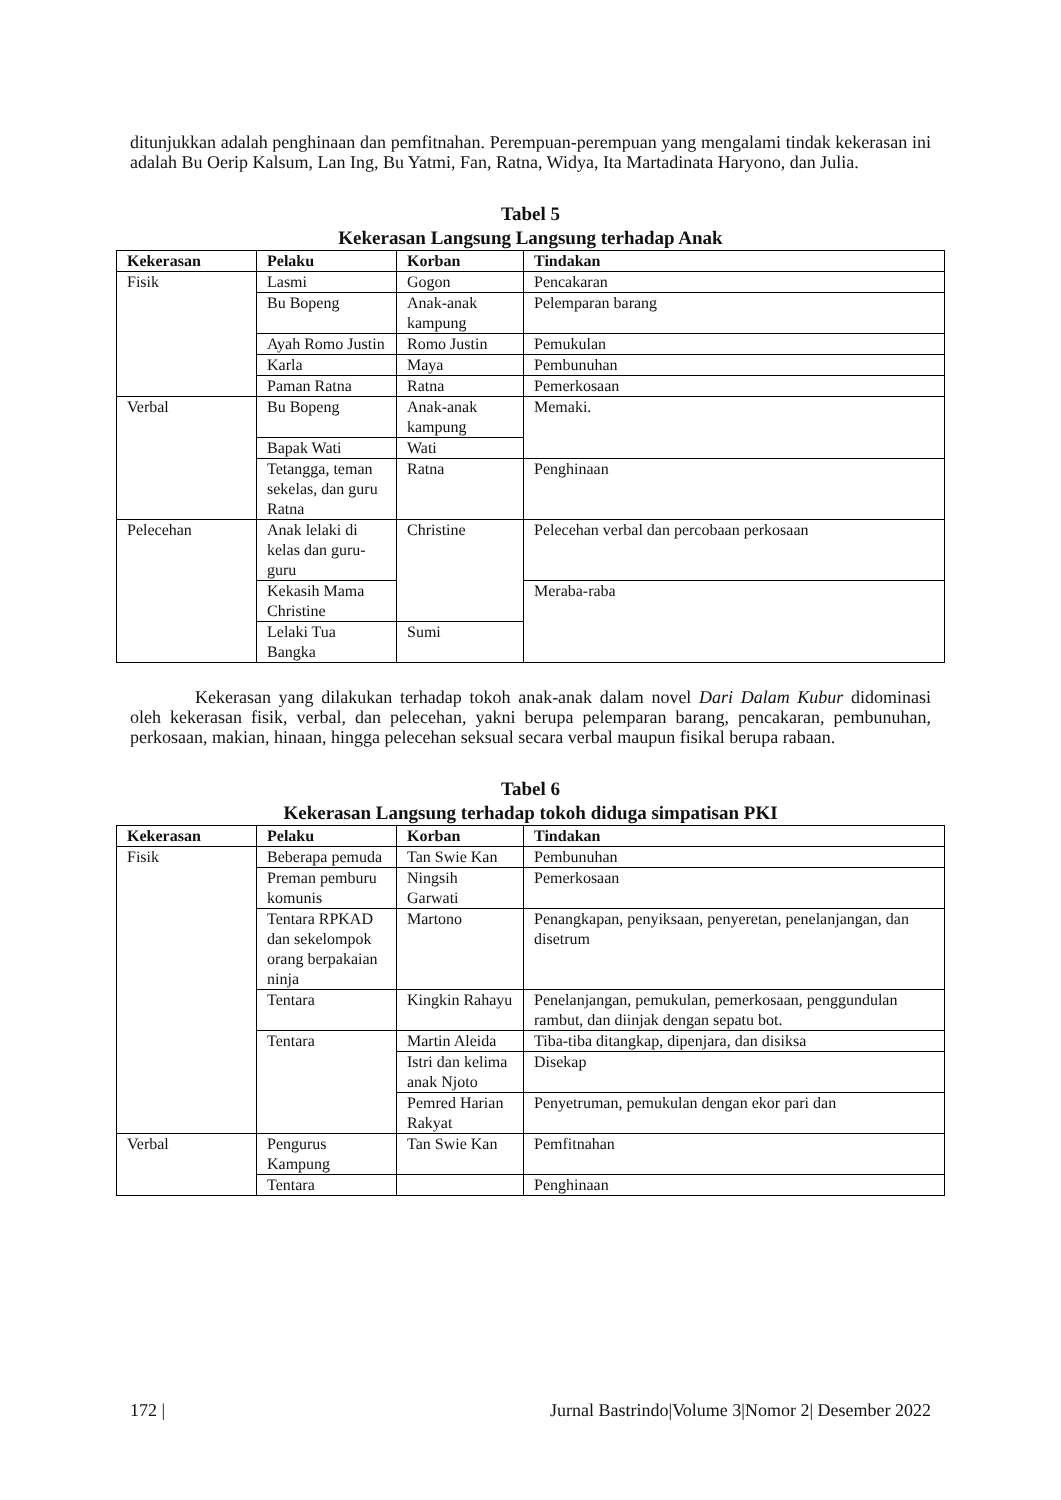ditunjukkan adalah penghinaan dan pemfitnahan. Perempuan-perempuan yang mengalami tindak kekerasan ini adalah Bu Oerip Kalsum, Lan Ing, Bu Yatmi, Fan, Ratna, Widya, Ita Martadinata Haryono, dan Julia.
Tabel 5
Kekerasan Langsung Langsung terhadap Anak
| Kekerasan | Pelaku | Korban | Tindakan |
| --- | --- | --- | --- |
| Fisik | Lasmi | Gogon | Pencakaran |
| | Bu Bopeng | Anak-anak kampung | Pelemparan barang |
| | Ayah Romo Justin | Romo Justin | Pemukulan |
| | Karla | Maya | Pembunuhan |
| | Paman Ratna | Ratna | Pemerkosaan |
| Verbal | Bu Bopeng | Anak-anak kampung | Memaki. |
| | Bapak Wati | Wati | |
| | Tetangga, teman sekelas, dan guru Ratna | Ratna | Penghinaan |
| Pelecehan | Anak lelaki di kelas dan guru-guru | Christine | Pelecehan verbal dan percobaan perkosaan |
| | Kekasih Mama Christine | | Meraba-raba |
| | Lelaki Tua Bangka | Sumi | |
Kekerasan yang dilakukan terhadap tokoh anak-anak dalam novel Dari Dalam Kubur didominasi oleh kekerasan fisik, verbal, dan pelecehan, yakni berupa pelemparan barang, pencakaran, pembunuhan, perkosaan, makian, hinaan, hingga pelecehan seksual secara verbal maupun fisikal berupa rabaan.
Tabel 6
Kekerasan Langsung terhadap tokoh diduga simpatisan PKI
| Kekerasan | Pelaku | Korban | Tindakan |
| --- | --- | --- | --- |
| Fisik | Beberapa pemuda | Tan Swie Kan | Pembunuhan |
| | Preman pemburu komunis | Ningsih Garwati | Pemerkosaan |
| | Tentara RPKAD dan sekelompok orang berpakaian ninja | Martono | Penangkapan, penyiksaan, penyeretan, penelanjangan, dan disetrum |
| | Tentara | Kingkin Rahayu | Penelanjangan, pemukulan, pemerkosaan, penggundulan rambut, dan diinjak dengan sepatu bot. |
| | Tentara | Martin Aleida | Tiba-tiba ditangkap, dipenjara, dan disiksa |
| | | Istri dan kelima anak Njoto | Disekap |
| | | Pemred Harian Rakyat | Penyetruman, pemukulan dengan ekor pari dan |
| Verbal | Pengurus Kampung | Tan Swie Kan | Pemfitnahan |
| | Tentara | | Penghinaan |
172 | Jurnal Bastrindo|Volume 3|Nomor 2| Desember 2022